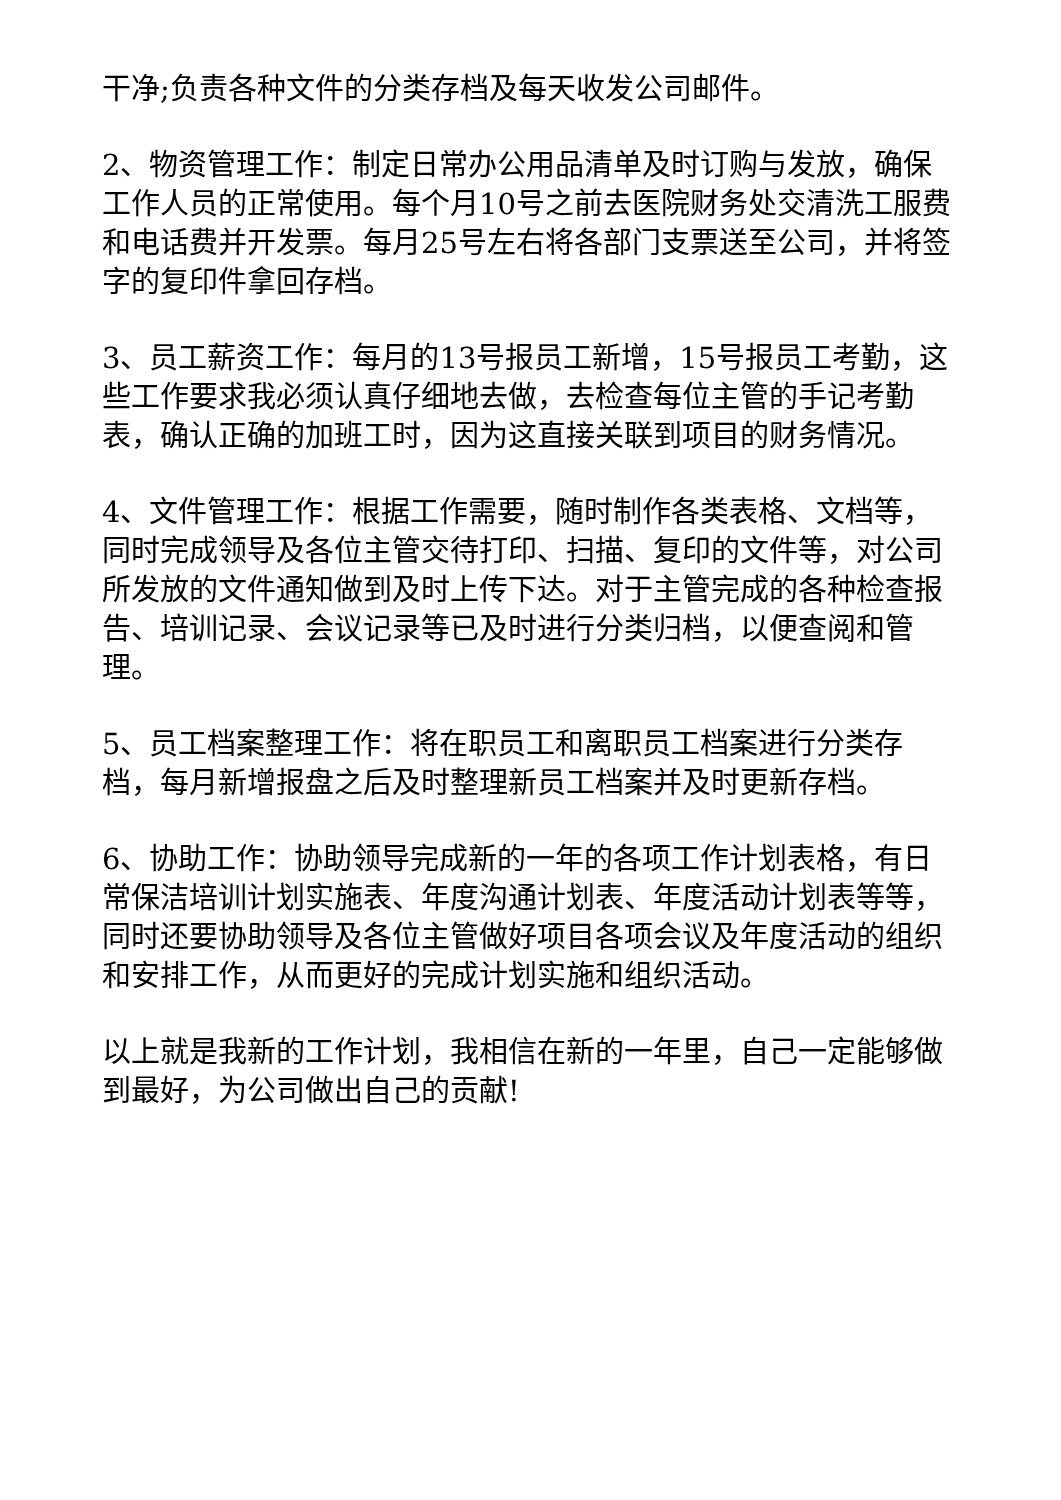干净;负责各种文件的分类存档及每天收发公司邮件。
2、物资管理工作：制定日常办公用品清单及时订购与发放，确保工作人员的正常使用。每个月10号之前去医院财务处交清洗工服费和电话费并开发票。每月25号左右将各部门支票送至公司，并将签字的复印件拿回存档。
3、员工薪资工作：每月的13号报员工新增，15号报员工考勤，这些工作要求我必须认真仔细地去做，去检查每位主管的手记考勤表，确认正确的加班工时，因为这直接关联到项目的财务情况。
4、文件管理工作：根据工作需要，随时制作各类表格、文档等，同时完成领导及各位主管交待打印、扫描、复印的文件等，对公司所发放的文件通知做到及时上传下达。对于主管完成的各种检查报告、培训记录、会议记录等已及时进行分类归档，以便查阅和管理。
5、员工档案整理工作：将在职员工和离职员工档案进行分类存档，每月新增报盘之后及时整理新员工档案并及时更新存档。
6、协助工作：协助领导完成新的一年的各项工作计划表格，有日常保洁培训计划实施表、年度沟通计划表、年度活动计划表等等，同时还要协助领导及各位主管做好项目各项会议及年度活动的组织和安排工作，从而更好的完成计划实施和组织活动。
以上就是我新的工作计划，我相信在新的一年里，自己一定能够做到最好，为公司做出自己的贡献!